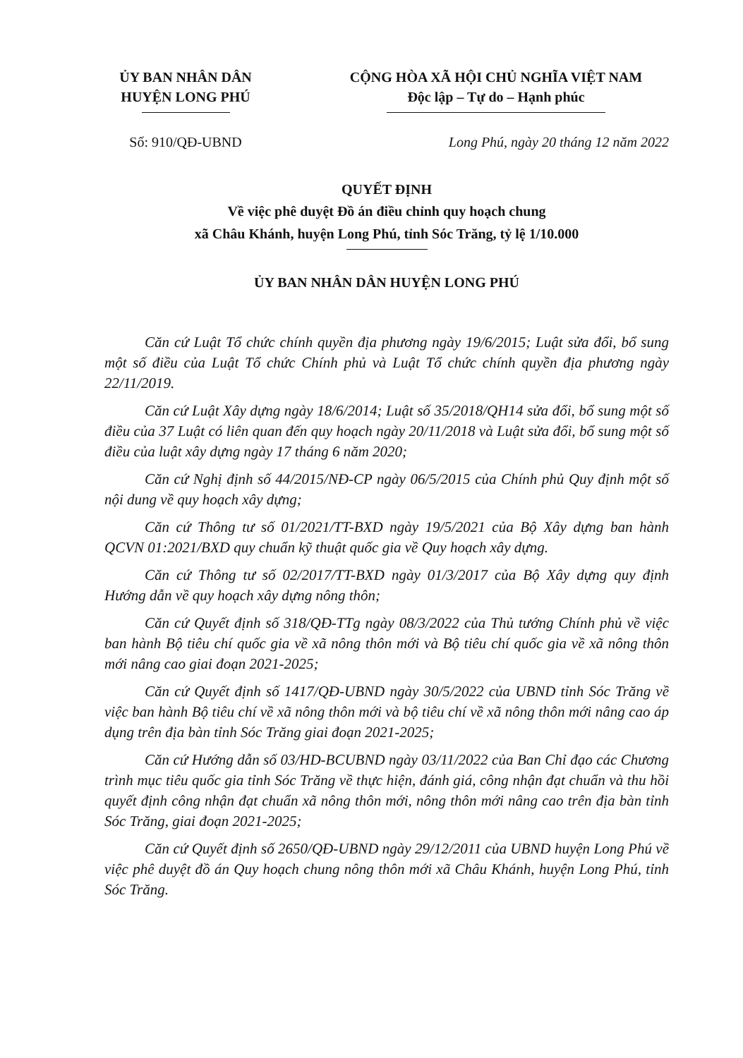ỦY BAN NHÂN DÂN
HUYỆN LONG PHÚ
CỘNG HÒA XÃ HỘI CHỦ NGHĨA VIỆT NAM
Độc lập – Tự do – Hạnh phúc
Số: 910/QĐ-UBND Long Phú, ngày 20 tháng 12 năm 2022
QUYẾT ĐỊNH
Về việc phê duyệt Đồ án điều chỉnh quy hoạch chung
xã Châu Khánh, huyện Long Phú, tỉnh Sóc Trăng, tỷ lệ 1/10.000
ỦY BAN NHÂN DÂN HUYỆN LONG PHÚ
Căn cứ Luật Tổ chức chính quyền địa phương ngày 19/6/2015; Luật sửa đổi, bổ sung một số điều của Luật Tổ chức Chính phủ và Luật Tổ chức chính quyền địa phương ngày 22/11/2019.
Căn cứ Luật Xây dựng ngày 18/6/2014; Luật số 35/2018/QH14 sửa đổi, bổ sung một số điều của 37 Luật có liên quan đến quy hoạch ngày 20/11/2018 và Luật sửa đổi, bổ sung một số điều của luật xây dựng ngày 17 tháng 6 năm 2020;
Căn cứ Nghị định số 44/2015/NĐ-CP ngày 06/5/2015 của Chính phủ Quy định một số nội dung về quy hoạch xây dựng;
Căn cứ Thông tư số 01/2021/TT-BXD ngày 19/5/2021 của Bộ Xây dựng ban hành QCVN 01:2021/BXD quy chuẩn kỹ thuật quốc gia về Quy hoạch xây dựng.
Căn cứ Thông tư số 02/2017/TT-BXD ngày 01/3/2017 của Bộ Xây dựng quy định Hướng dẫn về quy hoạch xây dựng nông thôn;
Căn cứ Quyết định số 318/QĐ-TTg ngày 08/3/2022 của Thủ tướng Chính phủ về việc ban hành Bộ tiêu chí quốc gia về xã nông thôn mới và Bộ tiêu chí quốc gia về xã nông thôn mới nâng cao giai đoạn 2021-2025;
Căn cứ Quyết định số 1417/QĐ-UBND ngày 30/5/2022 của UBND tỉnh Sóc Trăng về việc ban hành Bộ tiêu chí về xã nông thôn mới và bộ tiêu chí về xã nông thôn mới nâng cao áp dụng trên địa bàn tỉnh Sóc Trăng giai đoạn 2021-2025;
Căn cứ Hướng dẫn số 03/HD-BCUBND ngày 03/11/2022 của Ban Chỉ đạo các Chương trình mục tiêu quốc gia tỉnh Sóc Trăng về thực hiện, đánh giá, công nhận đạt chuẩn và thu hồi quyết định công nhận đạt chuẩn xã nông thôn mới, nông thôn mới nâng cao trên địa bàn tỉnh Sóc Trăng, giai đoạn 2021-2025;
Căn cứ Quyết định số 2650/QĐ-UBND ngày 29/12/2011 của UBND huyện Long Phú về việc phê duyệt đồ án Quy hoạch chung nông thôn mới xã Châu Khánh, huyện Long Phú, tỉnh Sóc Trăng.